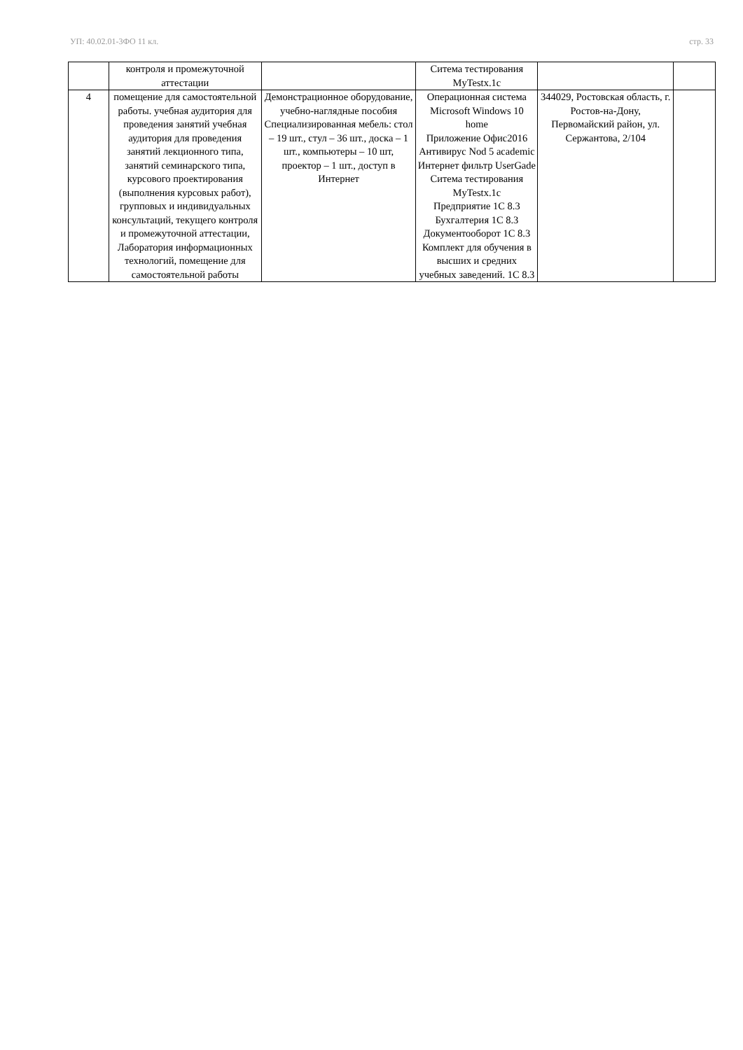УП: 40.02.01-3ФО 11 кл. стр. 33
| | контроля и промежуточной аттестации | | Ситема тестирования MyTestx.1c | | |
| 4 | помещение для самостоятельной работы. учебная аудитория для проведения занятий учебная аудитория для проведения занятий лекционного типа, занятий семинарского типа, курсового проектирования (выполнения курсовых работ), групповых и индивидуальных консультаций, текущего контроля и промежуточной аттестации, Лаборатория информационных технологий, помещение для самостоятельной работы | Демонстрационное оборудование, учебно-наглядные пособия Специализированная мебель: стол – 19 шт., стул – 36 шт., доска – 1 шт., компьютеры – 10 шт, проектор – 1 шт., доступ в Интернет | Операционная система Microsoft Windows 10 home Приложение Офис2016 Антивирус Nod 5 academic Интернет фильтр UserGade Ситема тестирования MyTestx.1c Предприятие 1С 8.3 Бухгалтерия 1С 8.3 Документооборот 1С 8.3 Комплект для обучения в высших и средних учебных заведений. 1С 8.3 | 344029, Ростовская область, г. Ростов-на-Дону, Первомайский район, ул. Сержантова, 2/104 | |